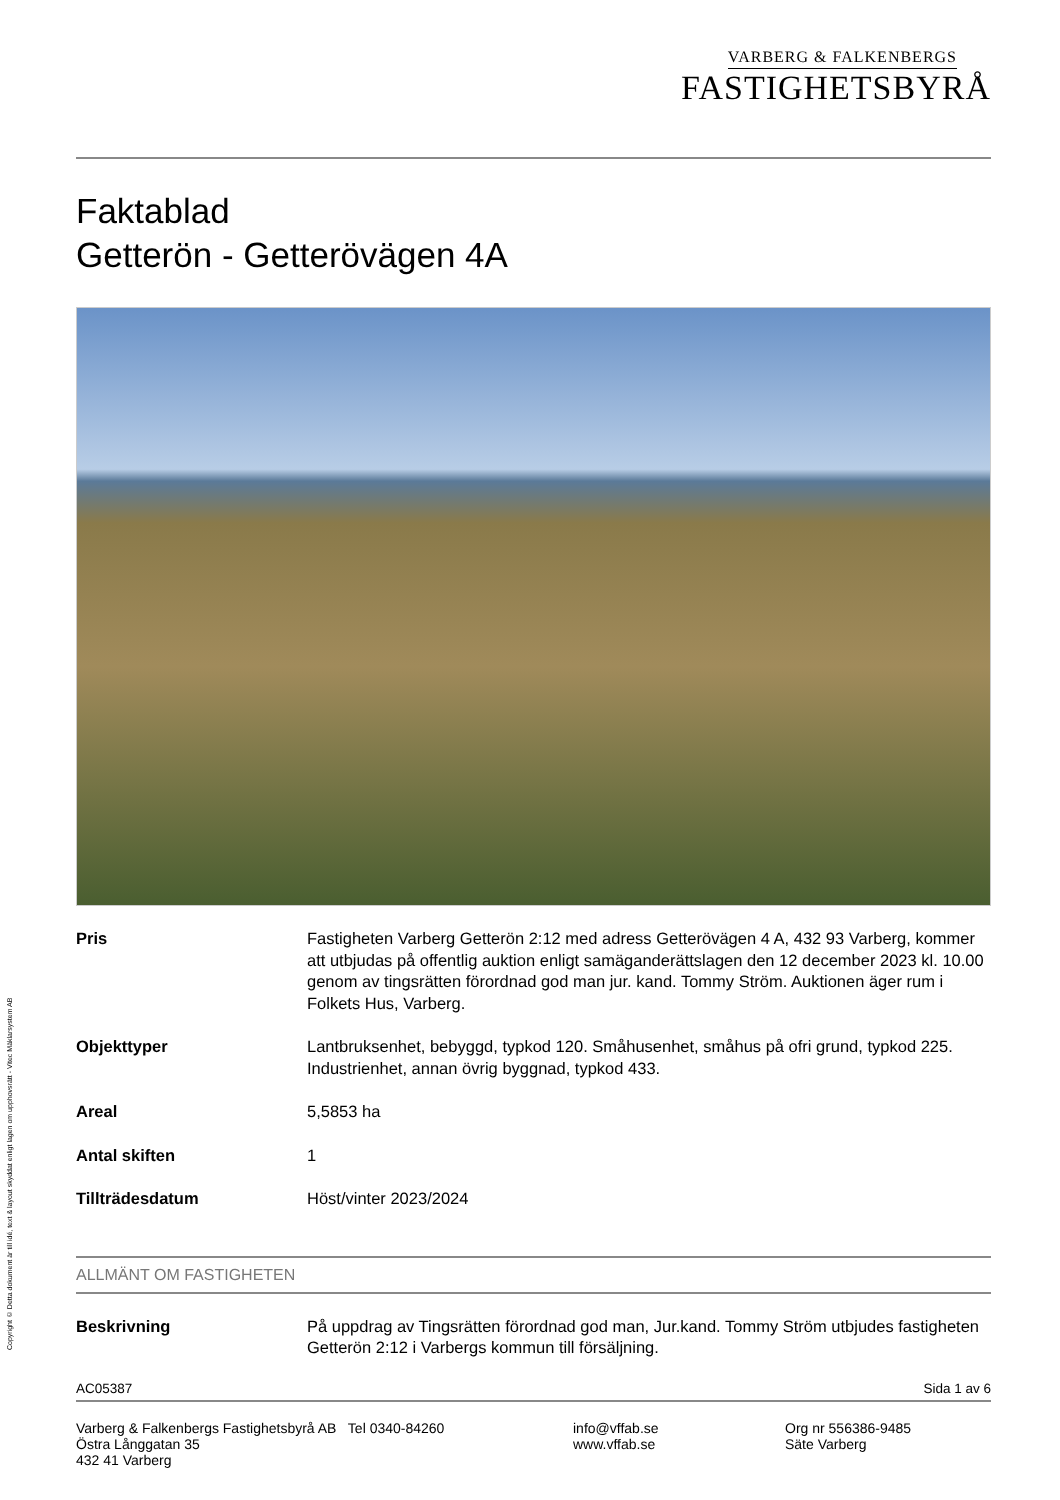Copyright © Detta dokument är till idé, text & layout skyddat enligt lagen om upphovsrätt - Vitec Mäklarsystem AB
VARBERG & FALKENBERGS
FASTIGHETSBYRÅ
Faktablad
Getterön - Getterövägen 4A
Pris Fastigheten Varberg Getterön 2:12 med adress Getterövägen 4 A, 432 93 Varberg, kommer att utbjudas på offentlig auktion enligt samäganderättslagen den 12 december 2023 kl. 10.00 genom av tingsrätten förordnad god man jur. kand. Tommy Ström. Auktionen äger rum i Folkets Hus, Varberg.
Objekttyper Lantbruksenhet, bebyggd, typkod 120. Småhusenhet, småhus på ofri grund, typkod 225. Industrienhet, annan övrig byggnad, typkod 433.
Areal 5,5853 ha
Antal skiften 1
Tillträdesdatum Höst/vinter 2023/2024
ALLMÄNT OM FASTIGHETEN
Beskrivning På uppdrag av Tingsrätten förordnad god man, Jur.kand. Tommy Ström utbjudes fastigheten Getterön 2:12 i Varbergs kommun till försäljning.
AC05387 Sida 1 av 6
Varberg & Falkenbergs Fastighetsbyrå AB Tel 0340-84260
Östra Långgatan 35
432 41 Varberg
info@vffab.se
www.vffab.se
Org nr 556386-9485
Säte Varberg